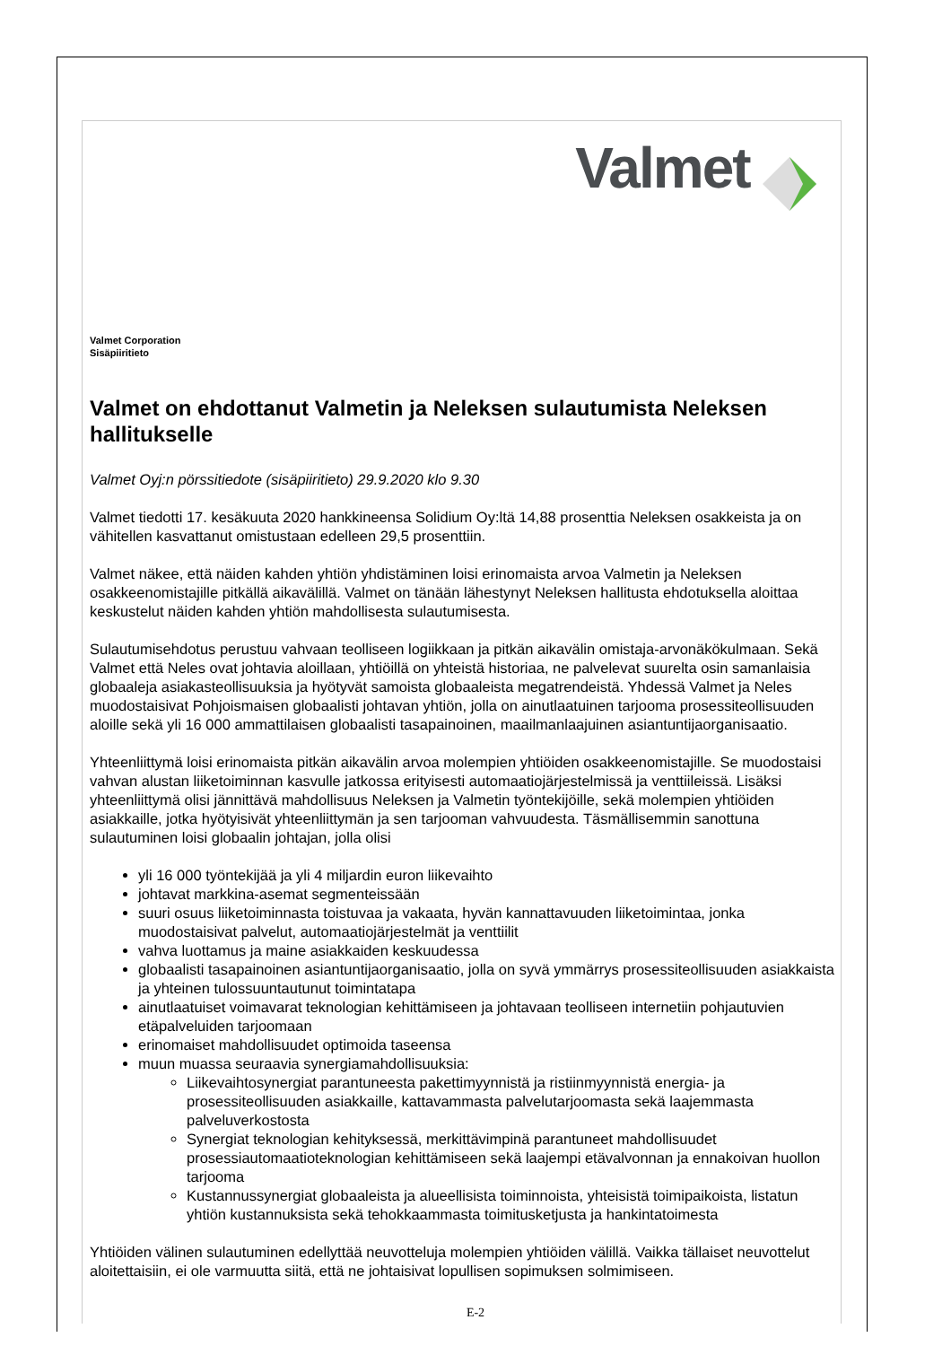Valmet
Valmet Corporation
Sisäpiiritieto
Valmet on ehdottanut Valmetin ja Neleksen sulautumista Neleksen hallitukselle
Valmet Oyj:n pörssitiedote (sisäpiiritieto) 29.9.2020 klo 9.30
Valmet tiedotti 17. kesäkuuta 2020 hankkineensa Solidium Oy:ltä 14,88 prosenttia Neleksen osakkeista ja on vähitellen kasvattanut omistustaan edelleen 29,5 prosenttiin.
Valmet näkee, että näiden kahden yhtiön yhdistäminen loisi erinomaista arvoa Valmetin ja Neleksen osakkeenomistajille pitkällä aikavälillä. Valmet on tänään lähestynyt Neleksen hallitusta ehdotuksella aloittaa keskustelut näiden kahden yhtiön mahdollisesta sulautumisesta.
Sulautumisehdotus perustuu vahvaan teolliseen logiikkaan ja pitkän aikavälin omistaja-arvonäkökulmaan. Sekä Valmet että Neles ovat johtavia aloillaan, yhtiöillä on yhteistä historiaa, ne palvelevat suurelta osin samanlaisia globaaleja asiakasteollisuuksia ja hyötyvät samoista globaaleista megatrendeistä. Yhdessä Valmet ja Neles muodostaisivat Pohjoismaisen globaalisti johtavan yhtiön, jolla on ainutlaatuinen tarjooma prosessiteollisuuden aloille sekä yli 16 000 ammattilaisen globaalisti tasapainoinen, maailmanlaajuinen asiantuntijaorganisaatio.
Yhteenliittymä loisi erinomaista pitkän aikavälin arvoa molempien yhtiöiden osakkeenomistajille. Se muodostaisi vahvan alustan liiketoiminnan kasvulle jatkossa erityisesti automaatiojärjestelmissä ja venttiileissä. Lisäksi yhteenliittymä olisi jännittävä mahdollisuus Neleksen ja Valmetin työntekijöille, sekä molempien yhtiöiden asiakkaille, jotka hyötyisivät yhteenliittymän ja sen tarjooman vahvuudesta. Täsmällisemmin sanottuna sulautuminen loisi globaalin johtajan, jolla olisi
yli 16 000 työntekijää ja yli 4 miljardin euron liikevaihto
johtavat markkina-asemat segmenteissään
suuri osuus liiketoiminnasta toistuvaa ja vakaata, hyvän kannattavuuden liiketoimintaa, jonka muodostaisivat palvelut, automaatiojärjestelmät ja venttiilit
vahva luottamus ja maine asiakkaiden keskuudessa
globaalisti tasapainoinen asiantuntijaorganisaatio, jolla on syvä ymmärrys prosessiteollisuuden asiakkaista ja yhteinen tulossuuntautunut toimintatapa
ainutlaatuiset voimavarat teknologian kehittämiseen ja johtavaan teolliseen internetiin pohjautuvien etäpalveluiden tarjoomaan
erinomaiset mahdollisuudet optimoida taseensa
muun muassa seuraavia synergiamahdollisuuksia:
Liikevaihtosynergiat parantuneesta pakettimyynnistä ja ristiinmyynnistä energia- ja prosessiteollisuuden asiakkaille, kattavammasta palvelutarjoomasta sekä laajemmasta palveluverkostosta
Synergiat teknologian kehityksessä, merkittävimpinä parantuneet mahdollisuudet prosessiautomaatioteknologian kehittämiseen sekä laajempi etävalvonnan ja ennakoivan huollon tarjooma
Kustannussynergiat globaaleista ja alueellisista toiminnoista, yhteisistä toimipaikoista, listatun yhtiön kustannuksista sekä tehokkaammasta toimitusketjusta ja hankintatoimesta
Yhtiöiden välinen sulautuminen edellyttää neuvotteluja molempien yhtiöiden välillä. Vaikka tällaiset neuvottelut aloitettaisiin, ei ole varmuutta siitä, että ne johtaisivat lopullisen sopimuksen solmimiseen.
E-2